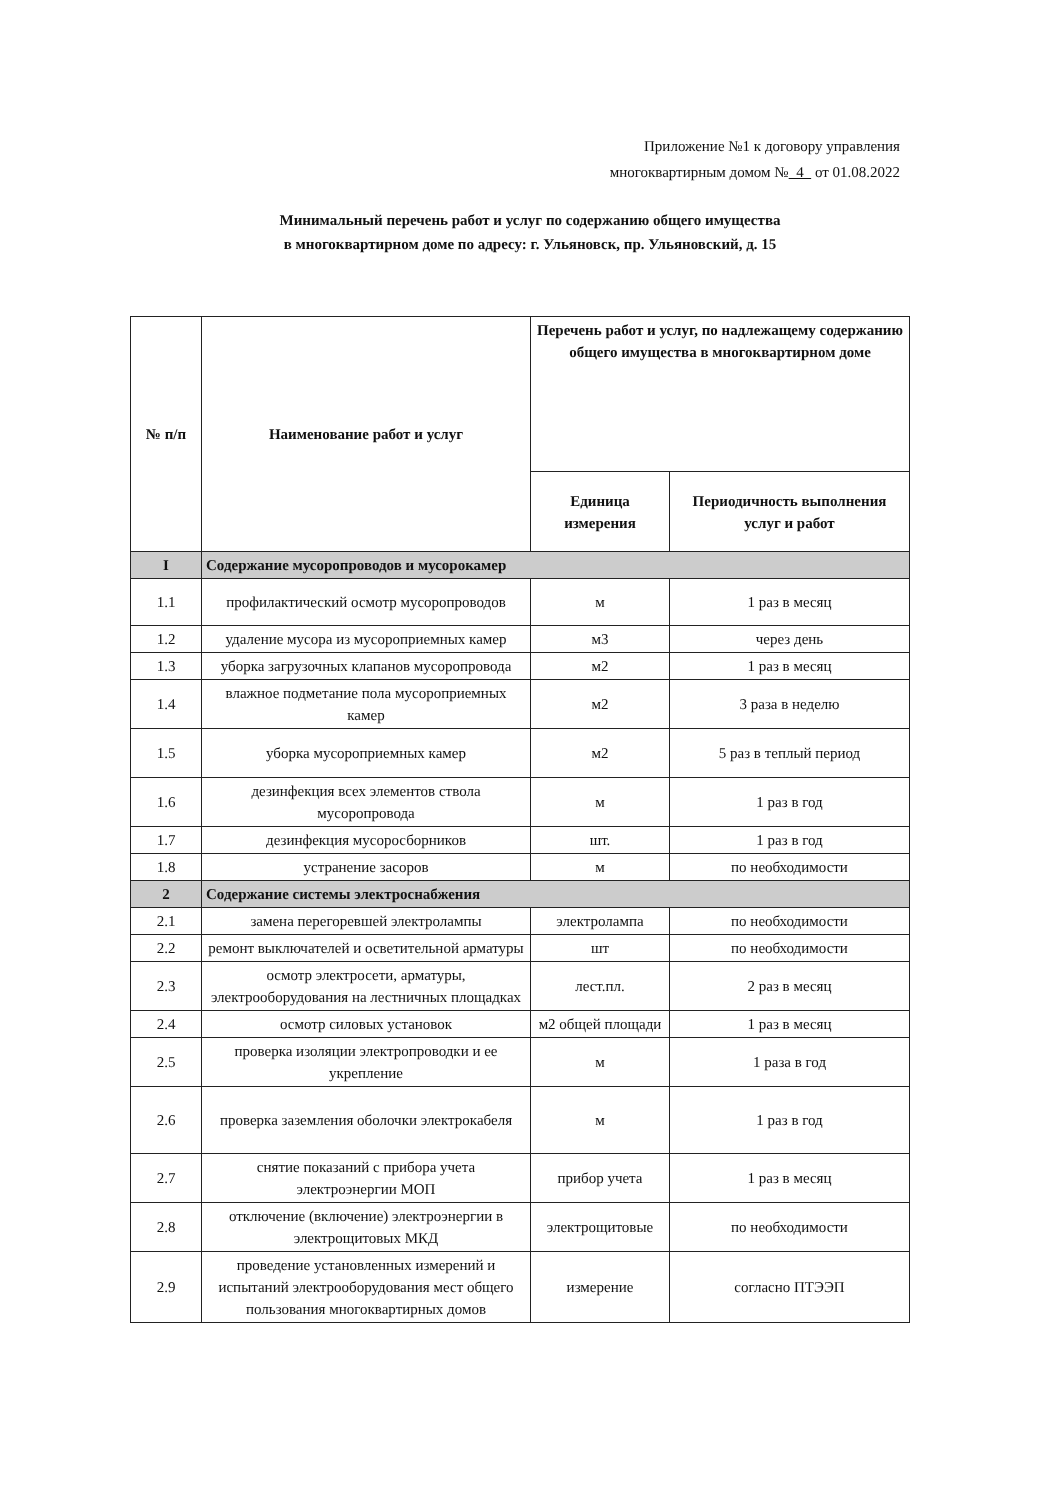Приложение №1 к договору управления
многоквартирным домом № 4 от 01.08.2022
Минимальный перечень работ и услуг по содержанию общего имущества
в многоквартирном доме по адресу: г. Ульяновск, пр. Ульяновский, д. 15
| № п/п | Наименование работ и услуг | Перечень работ и услуг, по надлежащему содержанию общего имущества в многоквартирном доме | |
| --- | --- | --- | --- |
| | | Единица измерения | Периодичность выполнения услуг и работ |
| I | Содержание мусоропроводов и мусорокамер | | |
| 1.1 | профилактический осмотр мусоропроводов | м | 1 раз в месяц |
| 1.2 | удаление мусора из мусороприемных камер | м3 | через день |
| 1.3 | уборка загрузочных клапанов мусоропровода | м2 | 1 раз в месяц |
| 1.4 | влажное подметание пола мусороприемных камер | м2 | 3 раза в неделю |
| 1.5 | уборка мусороприемных камер | м2 | 5 раз в теплый период |
| 1.6 | дезинфекция всех элементов ствола мусоропровода | м | 1 раз в год |
| 1.7 | дезинфекция мусоросборников | шт. | 1 раз в год |
| 1.8 | устранение засоров | м | по необходимости |
| 2 | Содержание системы электроснабжения | | |
| 2.1 | замена перегоревшей электролампы | электролампа | по необходимости |
| 2.2 | ремонт выключателей и осветительной арматуры | шт | по необходимости |
| 2.3 | осмотр электросети, арматуры, электрооборудования на лестничных площадках | лест.пл. | 2 раз в месяц |
| 2.4 | осмотр силовых установок | м2 общей площади | 1 раз в месяц |
| 2.5 | проверка изоляции электропроводки и ее укрепление | м | 1 раза в год |
| 2.6 | проверка заземления оболочки электрокабеля | м | 1 раз в год |
| 2.7 | снятие показаний с прибора учета электроэнергии МОП | прибор учета | 1 раз в месяц |
| 2.8 | отключение (включение) электроэнергии в электрощитовых МКД | электрощитовые | по необходимости |
| 2.9 | проведение установленных измерений и испытаний электрооборудования мест общего пользования многоквартирных домов | измерение | согласно ПТЭЭП |